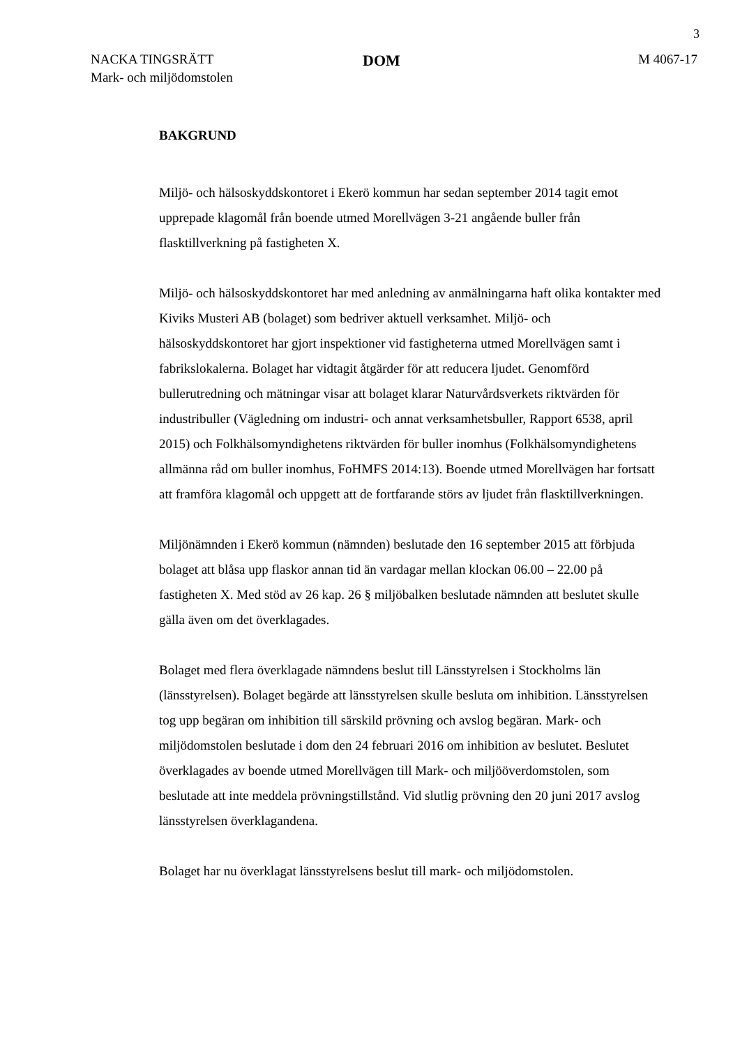3
NACKA TINGSRÄTT
Mark- och miljödomstolen
DOM
M 4067-17
BAKGRUND
Miljö- och hälsoskyddskontoret i Ekerö kommun har sedan september 2014 tagit emot upprepade klagomål från boende utmed Morellvägen 3-21 angående buller från flasktillverkning på fastigheten X.
Miljö- och hälsoskyddskontoret har med anledning av anmälningarna haft olika kontakter med Kiviks Musteri AB (bolaget) som bedriver aktuell verksamhet. Miljö- och hälsoskyddskontoret har gjort inspektioner vid fastigheterna utmed Morellvägen samt i fabrikslokalerna. Bolaget har vidtagit åtgärder för att reducera ljudet. Genomförd bullerutredning och mätningar visar att bolaget klarar Naturvårdsverkets riktvärden för industribuller (Vägledning om industri- och annat verksamhetsbuller, Rapport 6538, april 2015) och Folkhälsomyndighetens riktvärden för buller inomhus (Folkhälsomyndighetens allmänna råd om buller inomhus, FoHMFS 2014:13). Boende utmed Morellvägen har fortsatt att framföra klagomål och uppgett att de fortfarande störs av ljudet från flasktillverkningen.
Miljönämnden i Ekerö kommun (nämnden) beslutade den 16 september 2015 att förbjuda bolaget att blåsa upp flaskor annan tid än vardagar mellan klockan 06.00 – 22.00 på fastigheten X. Med stöd av 26 kap. 26 § miljöbalken beslutade nämnden att beslutet skulle gälla även om det överklagades.
Bolaget med flera överklagade nämndens beslut till Länsstyrelsen i Stockholms län (länsstyrelsen). Bolaget begärde att länsstyrelsen skulle besluta om inhibition. Länsstyrelsen tog upp begäran om inhibition till särskild prövning och avslog begäran. Mark- och miljödomstolen beslutade i dom den 24 februari 2016 om inhibition av beslutet. Beslutet överklagades av boende utmed Morellvägen till Mark- och miljööverdomstolen, som beslutade att inte meddela prövningstillstånd. Vid slutlig prövning den 20 juni 2017 avslog länsstyrelsen överklagandena.
Bolaget har nu överklagat länsstyrelsens beslut till mark- och miljödomstolen.